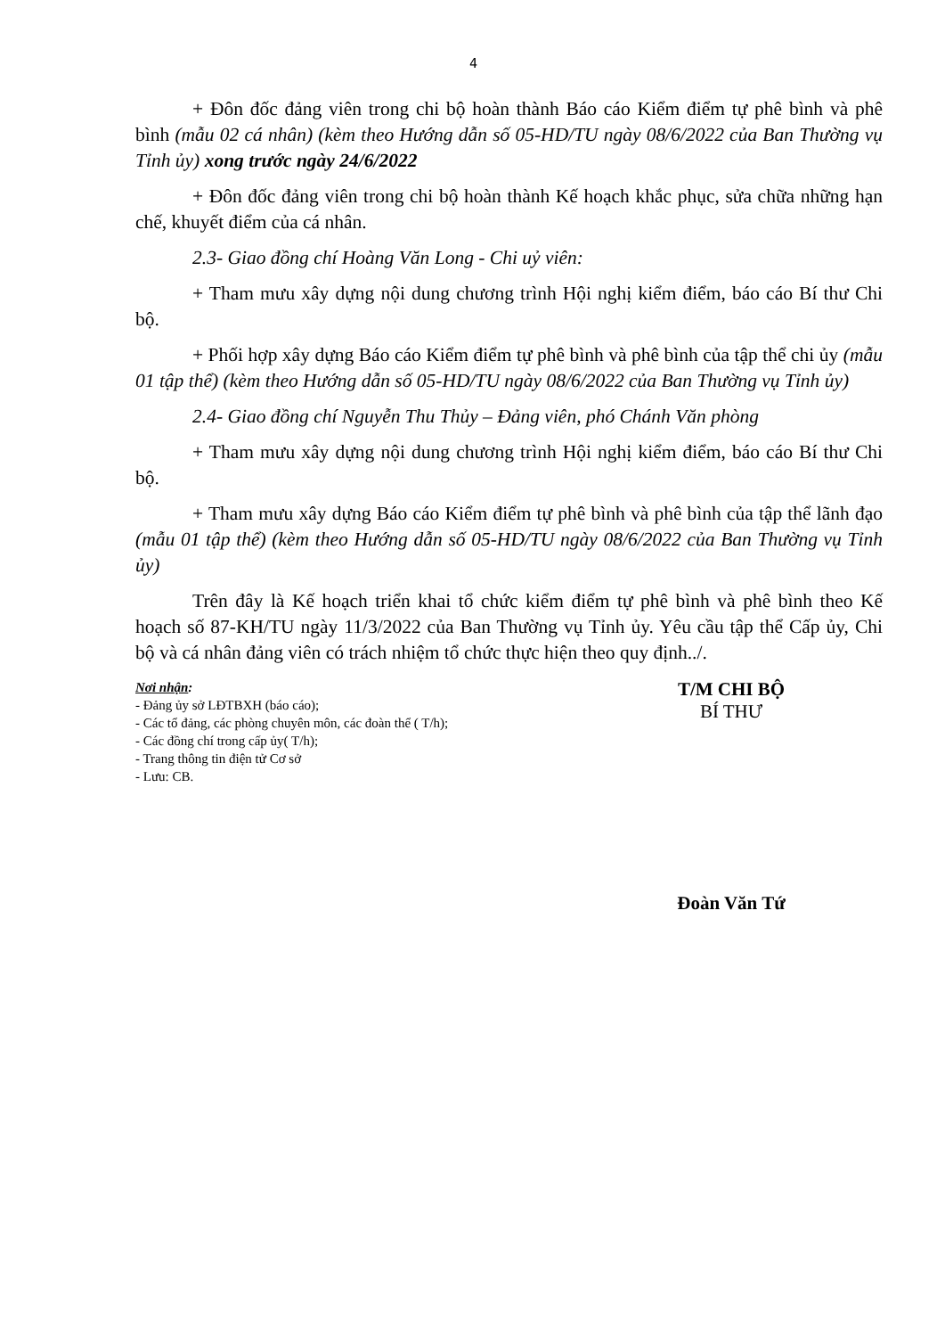4
+ Đôn đốc đảng viên trong chi bộ hoàn thành Báo cáo Kiểm điểm tự phê bình và phê bình (mẫu 02 cá nhân) (kèm theo Hướng dẫn số 05-HD/TU ngày 08/6/2022 của Ban Thường vụ Tỉnh ủy) xong trước ngày 24/6/2022
+ Đôn đốc đảng viên trong chi bộ hoàn thành Kế hoạch khắc phục, sửa chữa những hạn chế, khuyết điểm của cá nhân.
2.3- Giao đồng chí Hoàng Văn Long - Chi uỷ viên:
+ Tham mưu xây dựng nội dung chương trình Hội nghị kiểm điểm, báo cáo Bí thư Chi bộ.
+ Phối hợp xây dựng Báo cáo Kiểm điểm tự phê bình và phê bình của tập thể chi ủy (mẫu 01 tập thể) (kèm theo Hướng dẫn số 05-HD/TU ngày 08/6/2022 của Ban Thường vụ Tỉnh ủy)
2.4- Giao đồng chí Nguyễn Thu Thủy – Đảng viên, phó Chánh Văn phòng
+ Tham mưu xây dựng nội dung chương trình Hội nghị kiểm điểm, báo cáo Bí thư Chi bộ.
+ Tham mưu xây dựng Báo cáo Kiểm điểm tự phê bình và phê bình của tập thể lãnh đạo (mẫu 01 tập thể) (kèm theo Hướng dẫn số 05-HD/TU ngày 08/6/2022 của Ban Thường vụ Tỉnh ủy)
Trên đây là Kế hoạch triển khai tổ chức kiểm điểm tự phê bình và phê bình theo Kế hoạch số 87-KH/TU ngày 11/3/2022 của Ban Thường vụ Tỉnh ủy. Yêu cầu tập thể Cấp ủy, Chi bộ và cá nhân đảng viên có trách nhiệm tổ chức thực hiện theo quy định../.
Nơi nhận:
- Đảng ủy sở LĐTBXH (báo cáo);
- Các tổ đảng, các phòng chuyên môn, các đoàn thể ( T/h);
- Các đồng chí trong cấp ủy( T/h);
- Trang thông tin điện tử Cơ sở
- Lưu: CB.
T/M CHI BỘ
BÍ THƯ
Đoàn Văn Tứ